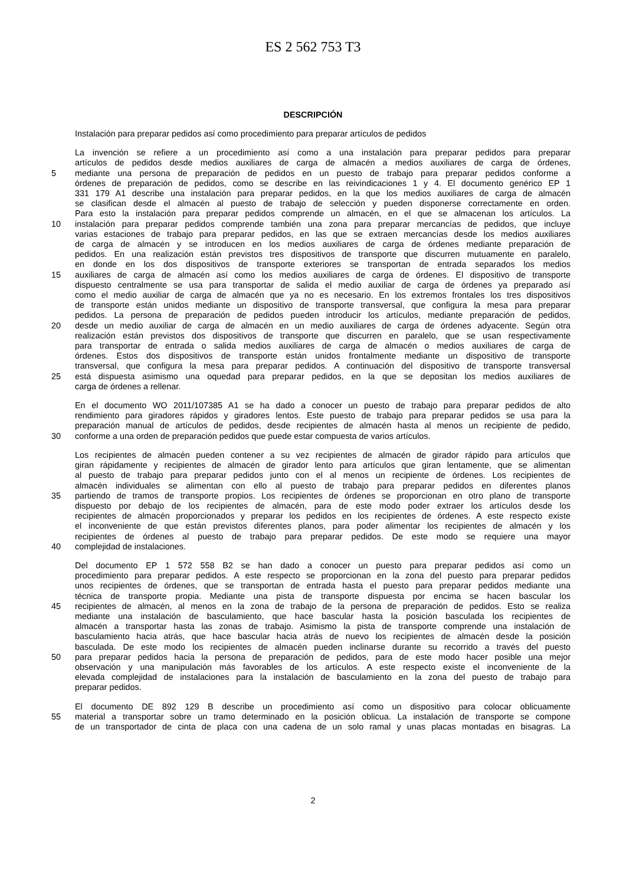ES 2 562 753 T3
DESCRIPCIÓN
Instalación para preparar pedidos así como procedimiento para preparar artículos de pedidos
La invención se refiere a un procedimiento así como a una instalación para preparar pedidos para preparar
artículos de pedidos desde medios auxiliares de carga de almacén a medios auxiliares de carga de órdenes,
5 mediante una persona de preparación de pedidos en un puesto de trabajo para preparar pedidos conforme a
órdenes de preparación de pedidos, como se describe en las reivindicaciones 1 y 4. El documento genérico EP 1
331 179 A1 describe una instalación para preparar pedidos, en la que los medios auxiliares de carga de almacén
se clasifican desde el almacén al puesto de trabajo de selección y pueden disponerse correctamente en orden.
Para esto la instalación para preparar pedidos comprende un almacén, en el que se almacenan los artículos. La
10 instalación para preparar pedidos comprende también una zona para preparar mercancías de pedidos, que incluye
varias estaciones de trabajo para preparar pedidos, en las que se extraen mercancías desde los medios auxiliares
de carga de almacén y se introducen en los medios auxiliares de carga de órdenes mediante preparación de
pedidos. En una realización están previstos tres dispositivos de transporte que discurren mutuamente en paralelo,
en donde en los dos dispositivos de transporte exteriores se transportan de entrada separados los medios
15 auxiliares de carga de almacén así como los medios auxiliares de carga de órdenes. El dispositivo de transporte
dispuesto centralmente se usa para transportar de salida el medio auxiliar de carga de órdenes ya preparado así
como el medio auxiliar de carga de almacén que ya no es necesario. En los extremos frontales los tres dispositivos
de transporte están unidos mediante un dispositivo de transporte transversal, que configura la mesa para preparar
pedidos. La persona de preparación de pedidos pueden introducir los artículos, mediante preparación de pedidos,
20 desde un medio auxiliar de carga de almacén en un medio auxiliares de carga de órdenes adyacente. Según otra
realización están previstos dos dispositivos de transporte que discurren en paralelo, que se usan respectivamente
para transportar de entrada o salida medios auxiliares de carga de almacén o medios auxiliares de carga de
órdenes. Estos dos dispositivos de transporte están unidos frontalmente mediante un dispositivo de transporte
transversal, que configura la mesa para preparar pedidos. A continuación del dispositivo de transporte transversal
25 está dispuesta asimismo una oquedad para preparar pedidos, en la que se depositan los medios auxiliares de
carga de órdenes a rellenar.
En el documento WO 2011/107385 A1 se ha dado a conocer un puesto de trabajo para preparar pedidos de alto
rendimiento para giradores rápidos y giradores lentos. Este puesto de trabajo para preparar pedidos se usa para la
preparación manual de artículos de pedidos, desde recipientes de almacén hasta al menos un recipiente de pedido,
30 conforme a una orden de preparación pedidos que puede estar compuesta de varios artículos.
Los recipientes de almacén pueden contener a su vez recipientes de almacén de girador rápido para artículos que
giran rápidamente y recipientes de almacén de girador lento para artículos que giran lentamente, que se alimentan
al puesto de trabajo para preparar pedidos junto con el al menos un recipiente de órdenes. Los recipientes de
almacén individuales se alimentan con ello al puesto de trabajo para preparar pedidos en diferentes planos
35 partiendo de tramos de transporte propios. Los recipientes de órdenes se proporcionan en otro plano de transporte
dispuesto por debajo de los recipientes de almacén, para de este modo poder extraer los artículos desde los
recipientes de almacén proporcionados y preparar los pedidos en los recipientes de órdenes. A este respecto existe
el inconveniente de que están previstos diferentes planos, para poder alimentar los recipientes de almacén y los
recipientes de órdenes al puesto de trabajo para preparar pedidos. De este modo se requiere una mayor
40 complejidad de instalaciones.
Del documento EP 1 572 558 B2 se han dado a conocer un puesto para preparar pedidos así como un
procedimiento para preparar pedidos. A este respecto se proporcionan en la zona del puesto para preparar pedidos
unos recipientes de órdenes, que se transportan de entrada hasta el puesto para preparar pedidos mediante una
técnica de transporte propia. Mediante una pista de transporte dispuesta por encima se hacen bascular los
45 recipientes de almacén, al menos en la zona de trabajo de la persona de preparación de pedidos. Esto se realiza
mediante una instalación de basculamiento, que hace bascular hasta la posición basculada los recipientes de
almacén a transportar hasta las zonas de trabajo. Asimismo la pista de transporte comprende una instalación de
basculamiento hacia atrás, que hace bascular hacia atrás de nuevo los recipientes de almacén desde la posición
basculada. De este modo los recipientes de almacén pueden inclinarse durante su recorrido a través del puesto
50 para preparar pedidos hacia la persona de preparación de pedidos, para de este modo hacer posible una mejor
observación y una manipulación más favorables de los artículos. A este respecto existe el inconveniente de la
elevada complejidad de instalaciones para la instalación de basculamiento en la zona del puesto de trabajo para
preparar pedidos.
El documento DE 892 129 B describe un procedimiento así como un dispositivo para colocar oblicuamente
55 material a transportar sobre un tramo determinado en la posición oblicua. La instalación de transporte se compone
de un transportador de cinta de placa con una cadena de un solo ramal y unas placas montadas en bisagras. La
2